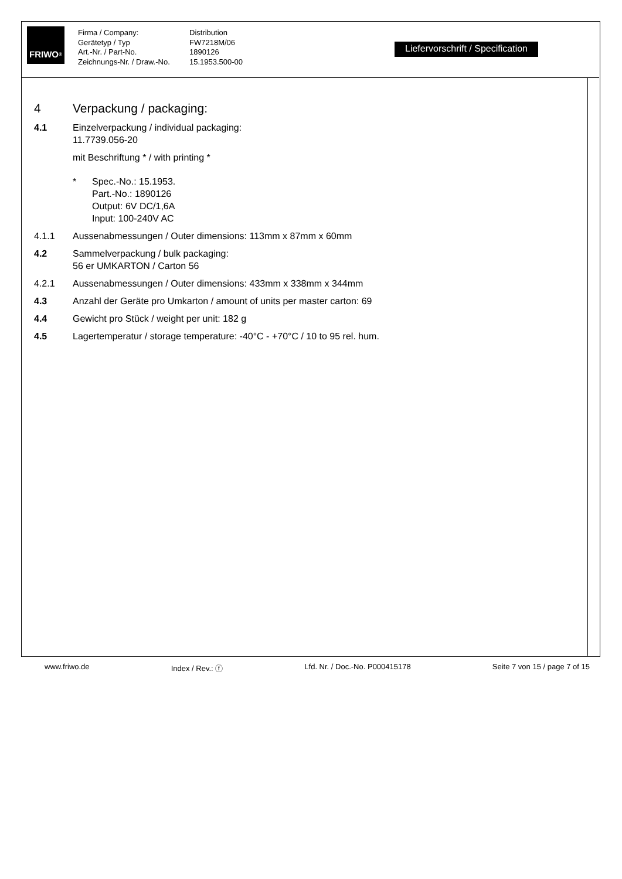FRIWO<sup>®</sup>
Firma / Company:
Gerätetyp / Typ
Art.-Nr. / Part-No.
Zeichnungs-Nr. / Draw.-No.
Distribution
FW7218M/06
1890126
15.1953.500-00
Liefervorschrift / Specification
4 Verpackung / packaging:
4.1 Einzelverpackung / individual packaging:
11.7739.056-20
mit Beschriftung * / with printing *
* Spec.-No.: 15.1953.
Part.-No.: 1890126
Output: 6V DC/1,6A
Input: 100-240V AC
4.1.1 Aussenabmessungen / Outer dimensions: 113mm x 87mm x 60mm
4.2 Sammelverpackung / bulk packaging:
56 er UMKARTON / Carton 56
4.2.1 Aussenabmessungen / Outer dimensions: 433mm x 338mm x 344mm
4.3 Anzahl der Geräte pro Umkarton / amount of units per master carton: 69
4.4 Gewicht pro Stück / weight per unit: 182 g
4.5 Lagertemperatur / storage temperature: -40°C - +70°C / 10 to 95 rel. hum.
www.friwo.de Index / Rev.: ⓕ Lfd. Nr. / Doc.-No. P000415178 Seite 7 von 15 / page 7 of 15